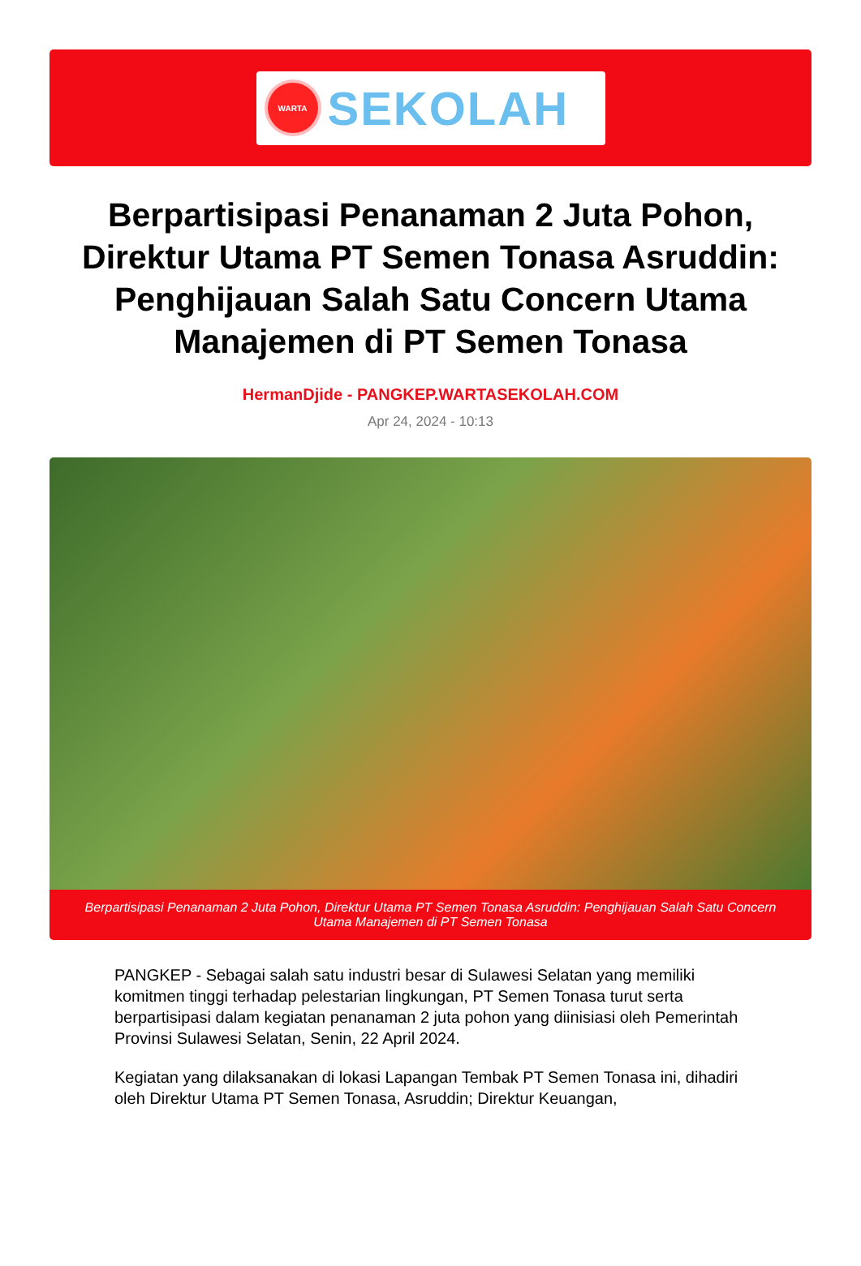WARTA
SEKOLAH
Berpartisipasi Penanaman 2 Juta Pohon, Direktur Utama PT Semen Tonasa Asruddin: Penghijauan Salah Satu Concern Utama Manajemen di PT Semen Tonasa
HermanDjide - PANGKEP.WARTASEKOLAH.COM
Apr 24, 2024 - 10:13
Berpartisipasi Penanaman 2 Juta Pohon, Direktur Utama PT Semen Tonasa Asruddin: Penghijauan Salah Satu Concern Utama Manajemen di PT Semen Tonasa
PANGKEP - Sebagai salah satu industri besar di Sulawesi Selatan yang memiliki komitmen tinggi terhadap pelestarian lingkungan, PT Semen Tonasa turut serta berpartisipasi dalam kegiatan penanaman 2 juta pohon yang diinisiasi oleh Pemerintah Provinsi Sulawesi Selatan, Senin, 22 April 2024.
Kegiatan yang dilaksanakan di lokasi Lapangan Tembak PT Semen Tonasa ini, dihadiri oleh Direktur Utama PT Semen Tonasa, Asruddin; Direktur Keuangan,